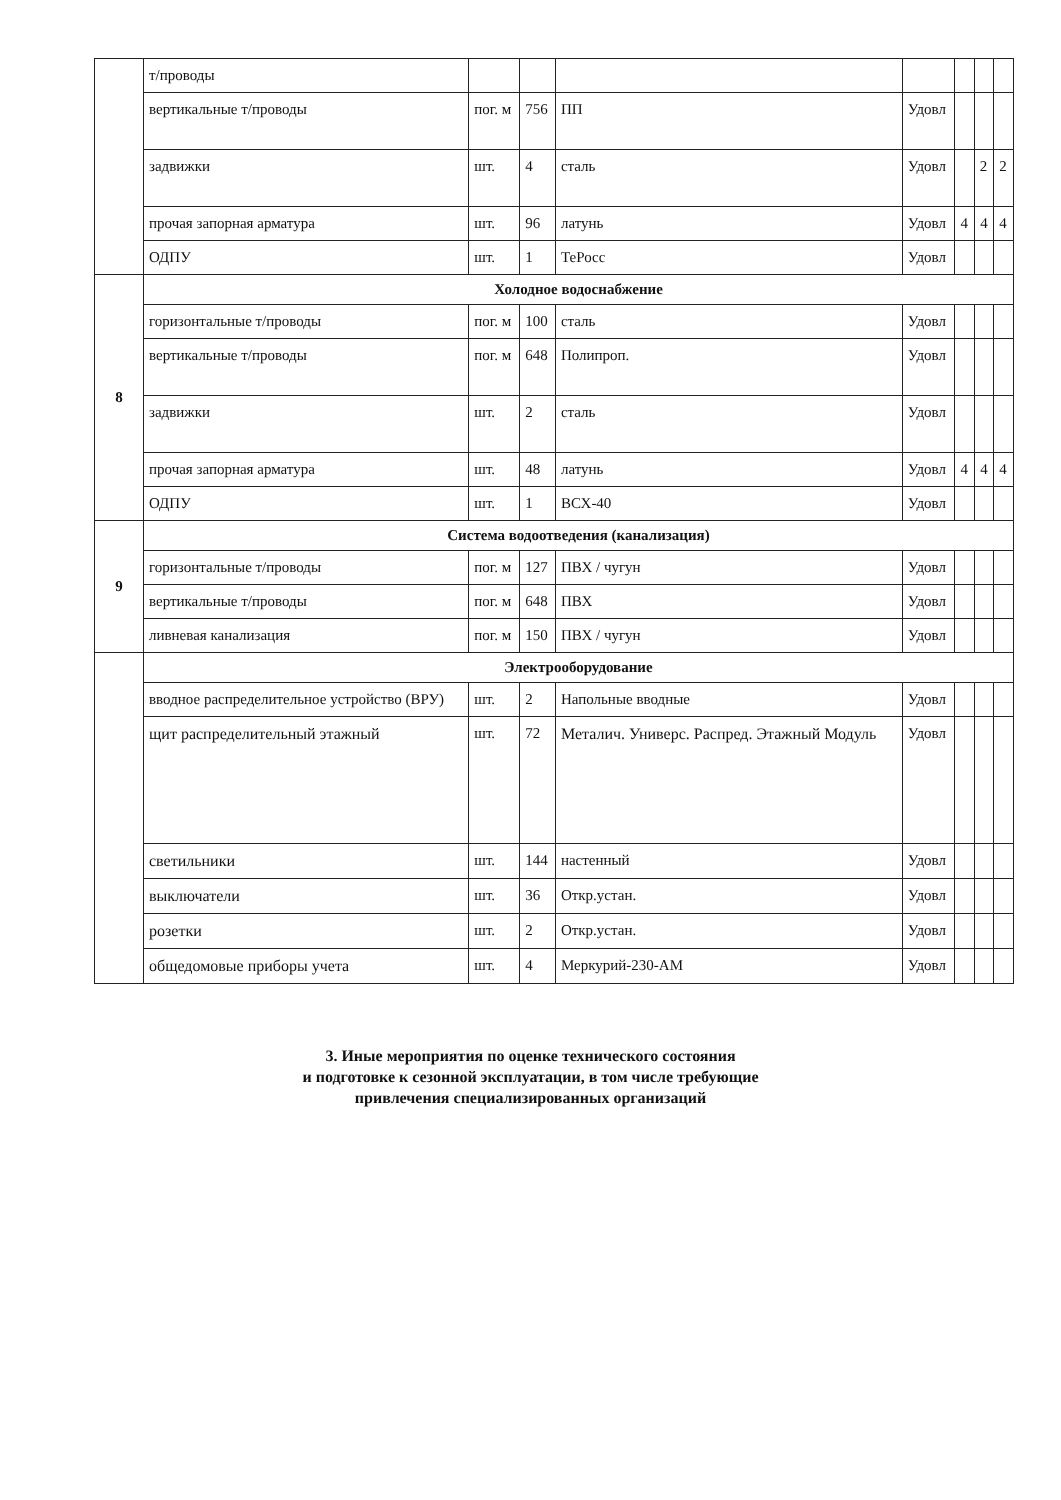| | т/проводы | | | | | | | |
| | вертикальные т/проводы | пог. м | 756 | ПП | Удовл | | | |
| | задвижки | шт. | 4 | сталь | Удовл | | 2 | 2 |
| | прочая запорная арматура | шт. | 96 | латунь | Удовл | 4 | 4 | 4 |
| | ОДПУ | шт. | 1 | ТеРосс | Удовл | | | |
| 8 | Холодное водоснабжение | | | | | | | |
| | горизонтальные т/проводы | пог. м | 100 | сталь | Удовл | | | |
| | вертикальные т/проводы | пог. м | 648 | Полипроп. | Удовл | | | |
| | задвижки | шт. | 2 | сталь | Удовл | | | |
| | прочая запорная арматура | шт. | 48 | латунь | Удовл | 4 | 4 | 4 |
| | ОДПУ | шт. | 1 | ВСХ-40 | Удовл | | | |
| 9 | Система водоотведения (канализация) | | | | | | | |
| | горизонтальные т/проводы | пог. м | 127 | ПВХ / чугун | Удовл | | | |
| | вертикальные т/проводы | пог. м | 648 | ПВХ | Удовл | | | |
| | ливневая канализация | пог. м | 150 | ПВХ / чугун | Удовл | | | |
| | Электрооборудование | | | | | | | |
| | вводное распределительное устройство (ВРУ) | шт. | 2 | Напольные вводные | Удовл | | | |
| | щит распределительный этажный | шт. | 72 | Металич. Универс. Распред. Этажный Модуль | Удовл | | | |
| | светильники | шт. | 144 | настенный | Удовл | | | |
| | выключатели | шт. | 36 | Откр.устан. | Удовл | | | |
| | розетки | шт. | 2 | Откр.устан. | Удовл | | | |
| | общедомовые приборы учета | шт. | 4 | Меркурий-230-АМ | Удовл | | | |
3. Иные мероприятия по оценке технического состояния
и подготовке к сезонной эксплуатации, в том числе требующие
привлечения специализированных организаций